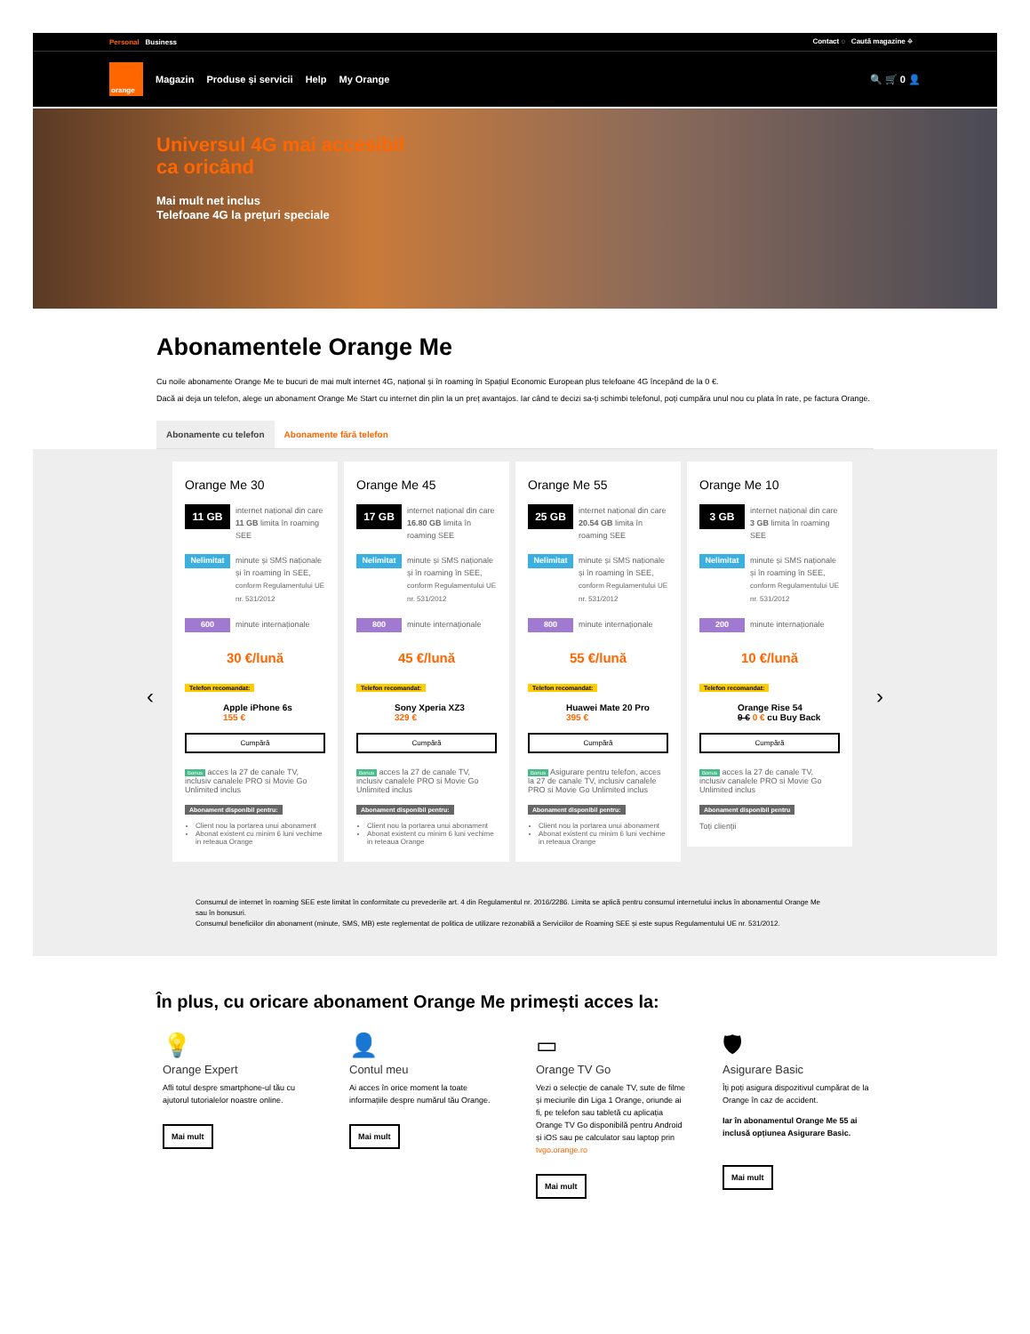Personal Business Contact ◌ Caută magazine ⌖
orange
Magazin Produse și servicii Help My Orange 🔍 🛒 0 👤
Universul 4G mai accesibil
ca oricând
Mai mult net inclus
Telefoane 4G la prețuri speciale
Abonamentele Orange Me
Cu noile abonamente Orange Me te bucuri de mai mult internet 4G, național și în roaming în Spațiul Economic European plus telefoane 4G începând de la 0 €.
Dacă ai deja un telefon, alege un abonament Orange Me Start cu internet din plin la un preț avantajos. Iar când te decizi sa-ți schimbi telefonul, poți cumpăra unul nou cu plata în rate, pe factura Orange.
Abonamente cu telefon Abonamente fără telefon
‹
Orange Me 30
11 GB internet național din care 11 GB limita în roaming SEE
Nelimitat minute și SMS naționale și în roaming în SEE, conform Regulamentului UE nr. 531/2012
600 minute internaționale
30 €/lună
Telefon recomandat:
Apple iPhone 6s
155 €
Cumpără
Bonus acces la 27 de canale TV, inclusiv canalele PRO si Movie Go Unlimited inclus
Abonament disponibil pentru:
Client nou la portarea unui abonament
Abonat existent cu minim 6 luni vechime in reteaua Orange
Orange Me 45
17 GB internet național din care 16.80 GB limita în roaming SEE
Nelimitat minute și SMS naționale și în roaming în SEE, conform Regulamentului UE nr. 531/2012
800 minute internaționale
45 €/lună
Telefon recomandat:
Sony Xperia XZ3
329 €
Cumpără
Bonus acces la 27 de canale TV, inclusiv canalele PRO si Movie Go Unlimited inclus
Abonament disponibil pentru:
Client nou la portarea unui abonament
Abonat existent cu minim 6 luni vechime in reteaua Orange
Orange Me 55
25 GB internet național din care 20.54 GB limita în roaming SEE
Nelimitat minute și SMS naționale și în roaming în SEE, conform Regulamentului UE nr. 531/2012
800 minute internaționale
55 €/lună
Telefon recomandat:
Huawei Mate 20 Pro
395 €
Cumpără
Bonus Asigurare pentru telefon, acces la 27 de canale TV, inclusiv canalele PRO si Movie Go Unlimited inclus
Abonament disponibil pentru:
Client nou la portarea unui abonament
Abonat existent cu minim 6 luni vechime in reteaua Orange
Orange Me 10
3 GB internet național din care 3 GB limita în roaming SEE
Nelimitat minute și SMS naționale și în roaming în SEE, conform Regulamentului UE nr. 531/2012
200 minute internaționale
10 €/lună
Telefon recomandat:
Orange Rise 54
9 € 0 € cu Buy Back
Cumpără
Bonus acces la 27 de canale TV, inclusiv canalele PRO si Movie Go Unlimited inclus
Abonament disponibil pentru
Toți clienții
›
Consumul de internet în roaming SEE este limitat în conformitate cu prevederile art. 4 din Regulamentul nr. 2016/2286. Limita se aplică pentru consumul internetului inclus în abonamentul Orange Me sau în bonusuri.
Consumul beneficiilor din abonament (minute, SMS, MB) este reglementat de politica de utilizare rezonabilă a Serviciilor de Roaming SEE și este supus Regulamentului UE nr. 531/2012.
În plus, cu oricare abonament Orange Me primești acces la:
💡
Orange Expert
Afli totul despre smartphone-ul tău cu ajutorul tutorialelor noastre online.
Mai mult
👤
Contul meu
Ai acces în orice moment la toate informațiile despre numărul tău Orange.
Mai mult
▭
Orange TV Go
Vezi o selecție de canale TV, sute de filme și meciurile din Liga 1 Orange, oriunde ai fi, pe telefon sau tabletă cu aplicația Orange TV Go disponibilă pentru Android și iOS sau pe calculator sau laptop prin tvgo.orange.ro
Mai mult
🛡
Asigurare Basic
Îți poți asigura dispozitivul cumpărat de la Orange în caz de accident.
Iar în abonamentul Orange Me 55 ai inclusă opțiunea Asigurare Basic.
Mai mult